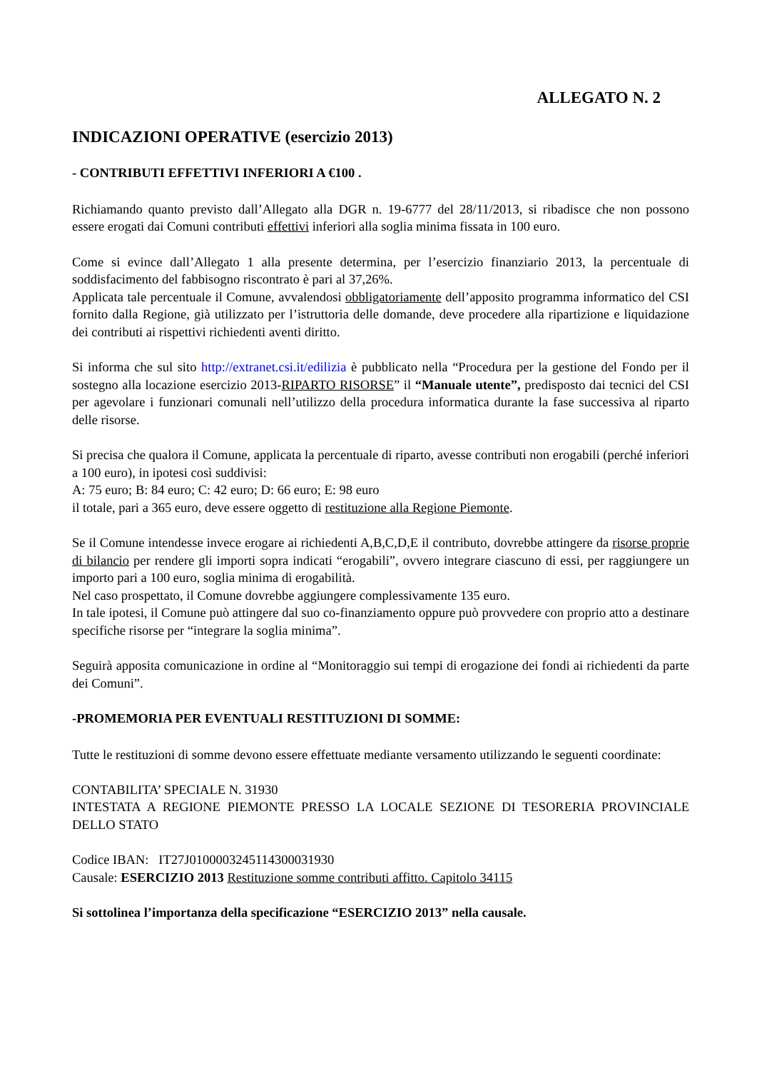ALLEGATO N. 2
INDICAZIONI OPERATIVE (esercizio 2013)
- CONTRIBUTI EFFETTIVI INFERIORI A €100 .
Richiamando quanto previsto dall’Allegato alla DGR n. 19-6777 del 28/11/2013, si ribadisce che non possono essere erogati dai Comuni contributi effettivi inferiori alla soglia minima fissata in 100 euro.
Come si evince dall’Allegato 1 alla presente determina, per l’esercizio finanziario 2013, la percentuale di soddisfacimento del fabbisogno riscontrato è pari al 37,26%.
Applicata tale percentuale il Comune, avvalendosi obbligatoriamente dell’apposito programma informatico del CSI fornito dalla Regione, già utilizzato per l’istruttoria delle domande, deve procedere alla ripartizione e liquidazione dei contributi ai rispettivi richiedenti aventi diritto.
Si informa che sul sito http://extranet.csi.it/edilizia è pubblicato nella “Procedura per la gestione del Fondo per il sostegno alla locazione esercizio 2013-RIPARTO RISORSE” il “Manuale utente”, predisposto dai tecnici del CSI per agevolare i funzionari comunali nell’utilizzo della procedura informatica durante la fase successiva al riparto delle risorse.
Si precisa che qualora il Comune, applicata la percentuale di riparto, avesse contributi non erogabili (perché inferiori a 100 euro), in ipotesi così suddivisi:
A: 75 euro; B: 84 euro; C: 42 euro; D: 66 euro; E: 98 euro
il totale, pari a 365 euro, deve essere oggetto di restituzione alla Regione Piemonte.
Se il Comune intendesse invece erogare ai richiedenti A,B,C,D,E il contributo, dovrebbe attingere da risorse proprie di bilancio per rendere gli importi sopra indicati “erogabili”, ovvero integrare ciascuno di essi, per raggiungere un importo pari a 100 euro, soglia minima di erogabilità.
Nel caso prospettato, il Comune dovrebbe aggiungere complessivamente 135 euro.
In tale ipotesi, il Comune può attingere dal suo co-finanziamento oppure può provvedere con proprio atto a destinare specifiche risorse per “integrare la soglia minima”.
Seguirà apposita comunicazione in ordine al “Monitoraggio sui tempi di erogazione dei fondi ai richiedenti da parte dei Comuni”.
-PROMEMORIA PER EVENTUALI RESTITUZIONI DI SOMME:
Tutte le restituzioni di somme devono essere effettuate mediante versamento utilizzando le seguenti coordinate:
CONTABILITA’ SPECIALE N. 31930
INTESTATA A REGIONE PIEMONTE PRESSO LA LOCALE SEZIONE DI TESORERIA PROVINCIALE DELLO STATO
Codice IBAN: IT27J0100003245114300031930
Causale: ESERCIZIO 2013 Restituzione somme contributi affitto. Capitolo 34115
Si sottolinea l’importanza della specificazione “ESERCIZIO 2013” nella causale.